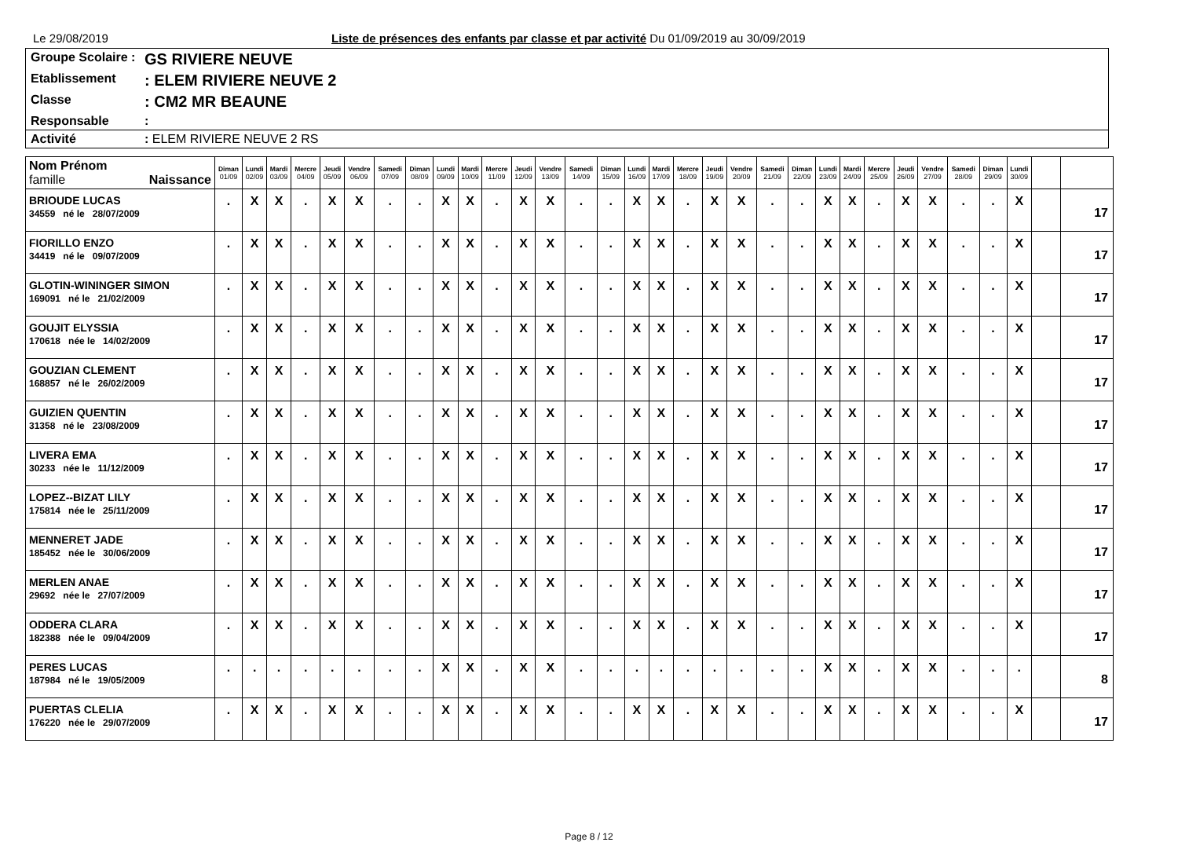Le 29/08/2019 Liste de présences des enfants par classe et par activité Du 01/09/2019 au 30/09/2019
Groupe Scolaire : GS RIVIERE NEUVE
Etablissement: ELEM RIVIERE NEUVE 2
Classe: CM2 MR BEAUNE
Responsable:
Activité: ELEM RIVIERE NEUVE 2 RS
| Nom Prénom famille Naissance | Diman 01/09 | Lundi 02/09 | Mardi 03/09 | Mercre 04/09 | Jeudi 05/09 | Vendre 06/09 | Samedi 07/09 | Diman 08/09 | Lundi 09/09 | Mardi 10/09 | Mercre 11/09 | Jeudi 12/09 | Vendre 13/09 | Samedi 14/09 | Diman 15/09 | Lundi 16/09 | Mardi 17/09 | Mercre 18/09 | Jeudi 19/09 | Vendre 20/09 | Samedi 21/09 | Diman 22/09 | Lundi 23/09 | Mardi 24/09 | Mercre 25/09 | Jeudi 26/09 | Vendre 27/09 | Samedi 28/09 | Diman 29/09 | Lundi 30/09 | | |
| --- | --- | --- | --- | --- | --- | --- | --- | --- | --- | --- | --- | --- | --- | --- | --- | --- | --- | --- | --- | --- | --- | --- | --- | --- | --- | --- | --- | --- | --- | --- | --- | --- |
| BRIOUDE LUCAS 34559 né le 28/07/2009 | . | X | X | . | X | X | . | . | X | X | . | X | X | . | . | X | X | . | X | X | . | . | X | X | . | X | X | . | . | X | | 17 |
| FIORILLO ENZO 34419 né le 09/07/2009 | . | X | X | . | X | X | . | . | X | X | . | X | X | . | . | X | X | . | X | X | . | . | X | X | . | X | X | . | . | X | | 17 |
| GLOTIN-WININGER SIMON 169091 né le 21/02/2009 | . | X | X | . | X | X | . | . | X | X | . | X | X | . | . | X | X | . | X | X | . | . | X | X | . | X | X | . | . | X | | 17 |
| GOUJIT ELYSSIA 170618 née le 14/02/2009 | . | X | X | . | X | X | . | . | X | X | . | X | X | . | . | X | X | . | X | X | . | . | X | X | . | X | X | . | . | X | | 17 |
| GOUZIAN CLEMENT 168857 né le 26/02/2009 | . | X | X | . | X | X | . | . | X | X | . | X | X | . | . | X | X | . | X | X | . | . | X | X | . | X | X | . | . | X | | 17 |
| GUIZIEN QUENTIN 31358 né le 23/08/2009 | . | X | X | . | X | X | . | . | X | X | . | X | X | . | . | X | X | . | X | X | . | . | X | X | . | X | X | . | . | X | | 17 |
| LIVERA EMA 30233 née le 11/12/2009 | . | X | X | . | X | X | . | . | X | X | . | X | X | . | . | X | X | . | X | X | . | . | X | X | . | X | X | . | . | X | | 17 |
| LOPEZ--BIZAT LILY 175814 née le 25/11/2009 | . | X | X | . | X | X | . | . | X | X | . | X | X | . | . | X | X | . | X | X | . | . | X | X | . | X | X | . | . | X | | 17 |
| MENNERET JADE 185452 née le 30/06/2009 | . | X | X | . | X | X | . | . | X | X | . | X | X | . | . | X | X | . | X | X | . | . | X | X | . | X | X | . | . | X | | 17 |
| MERLEN ANAE 29692 née le 27/07/2009 | . | X | X | . | X | X | . | . | X | X | . | X | X | . | . | X | X | . | X | X | . | . | X | X | . | X | X | . | . | X | | 17 |
| ODDERA CLARA 182388 née le 09/04/2009 | . | X | X | . | X | X | . | . | X | X | . | X | X | . | . | X | X | . | X | X | . | . | X | X | . | X | X | . | . | X | | 17 |
| PERES LUCAS 187984 né le 19/05/2009 | . | . | . | . | . | . | . | . | X | X | . | X | X | . | . | . | . | . | . | . | . | . | X | X | . | X | X | . | . | . | | 8 |
| PUERTAS CLELIA 176220 née le 29/07/2009 | . | X | X | . | X | X | . | . | X | X | . | X | X | . | . | X | X | . | X | X | . | . | X | X | . | X | X | . | . | X | | 17 |
Page 8 / 12